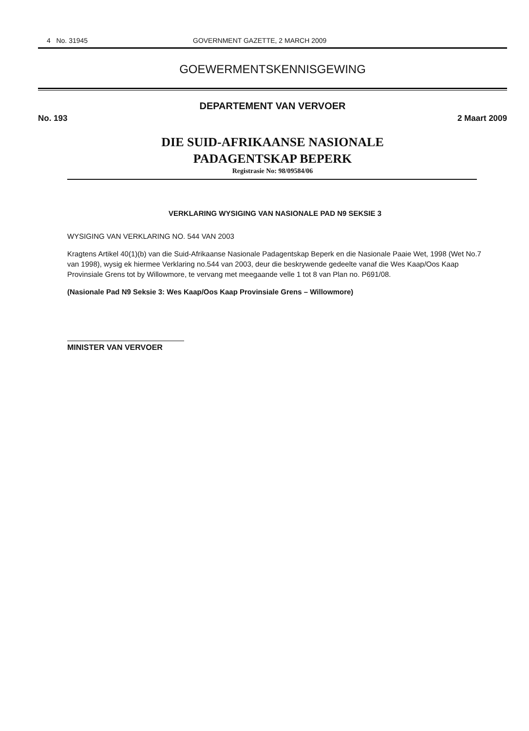4 No. 31945 GOVERNMENT GAZETTE, 2 MARCH 2009
GOEWERMENTSKENNISGEWING
DEPARTEMENT VAN VERVOER
No. 193 2 Maart 2009
DIE SUID-AFRIKAANSE NASIONALE
PADAGENTSKAP BEPERK
Registrasie No: 98/09584/06
VERKLARING WYSIGING VAN NASIONALE PAD N9 SEKSIE 3
WYSIGING VAN VERKLARING NO. 544 VAN 2003
Kragtens Artikel 40(1)(b) van die Suid-Afrikaanse Nasionale Padagentskap Beperk en die Nasionale Paaie Wet, 1998 (Wet No.7 van 1998), wysig ek hiermee Verklaring no.544 van 2003, deur die beskrywende gedeelte vanaf die Wes Kaap/Oos Kaap Provinsiale Grens tot by Willowmore, te vervang met meegaande velle 1 tot 8 van Plan no. P691/08.
(Nasionale Pad N9 Seksie 3: Wes Kaap/Oos Kaap Provinsiale Grens – Willowmore)
MINISTER VAN VERVOER